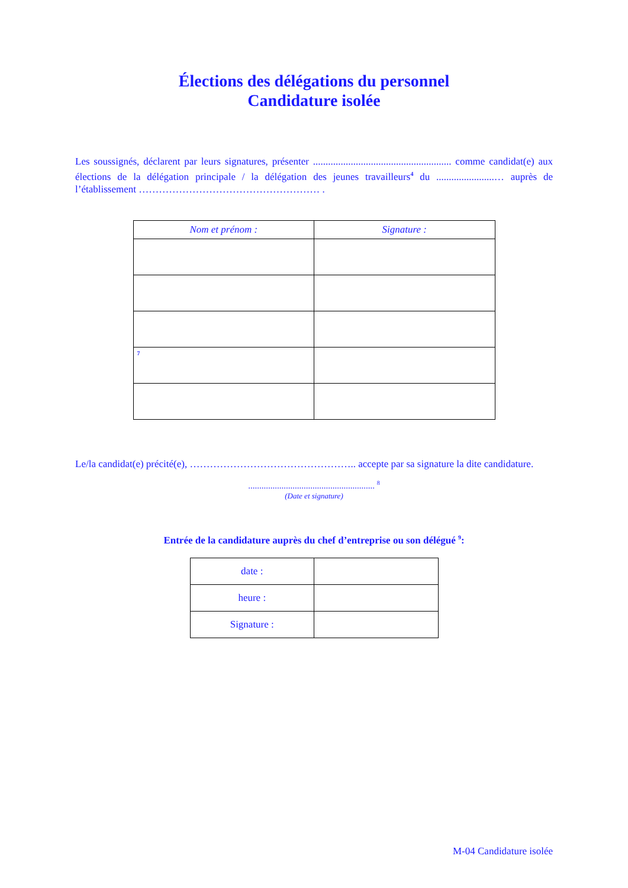Élections des délégations du personnel
Candidature isolée
Les soussignés, déclarent par leurs signatures, présenter ....................................................... comme candidat(e) aux élections de la délégation principale / la délégation des jeunes travailleurs<sup>4</sup> du .......................… auprès de l’établissement ……………………………………………… .
| Nom et prénom : | Signature : |
| --- | --- |
| 7 | |
Le/la candidat(e) précité(e), ………………………………………….. accepte par sa signature la dite candidature.
......................................................... <sup>8</sup>
(Date et signature)
Entrée de la candidature auprès du chef d’entreprise ou son délégué <sup>9</sup>:
| date : | |
| heure : | |
| Signature : | |
M-04 Candidature isolée